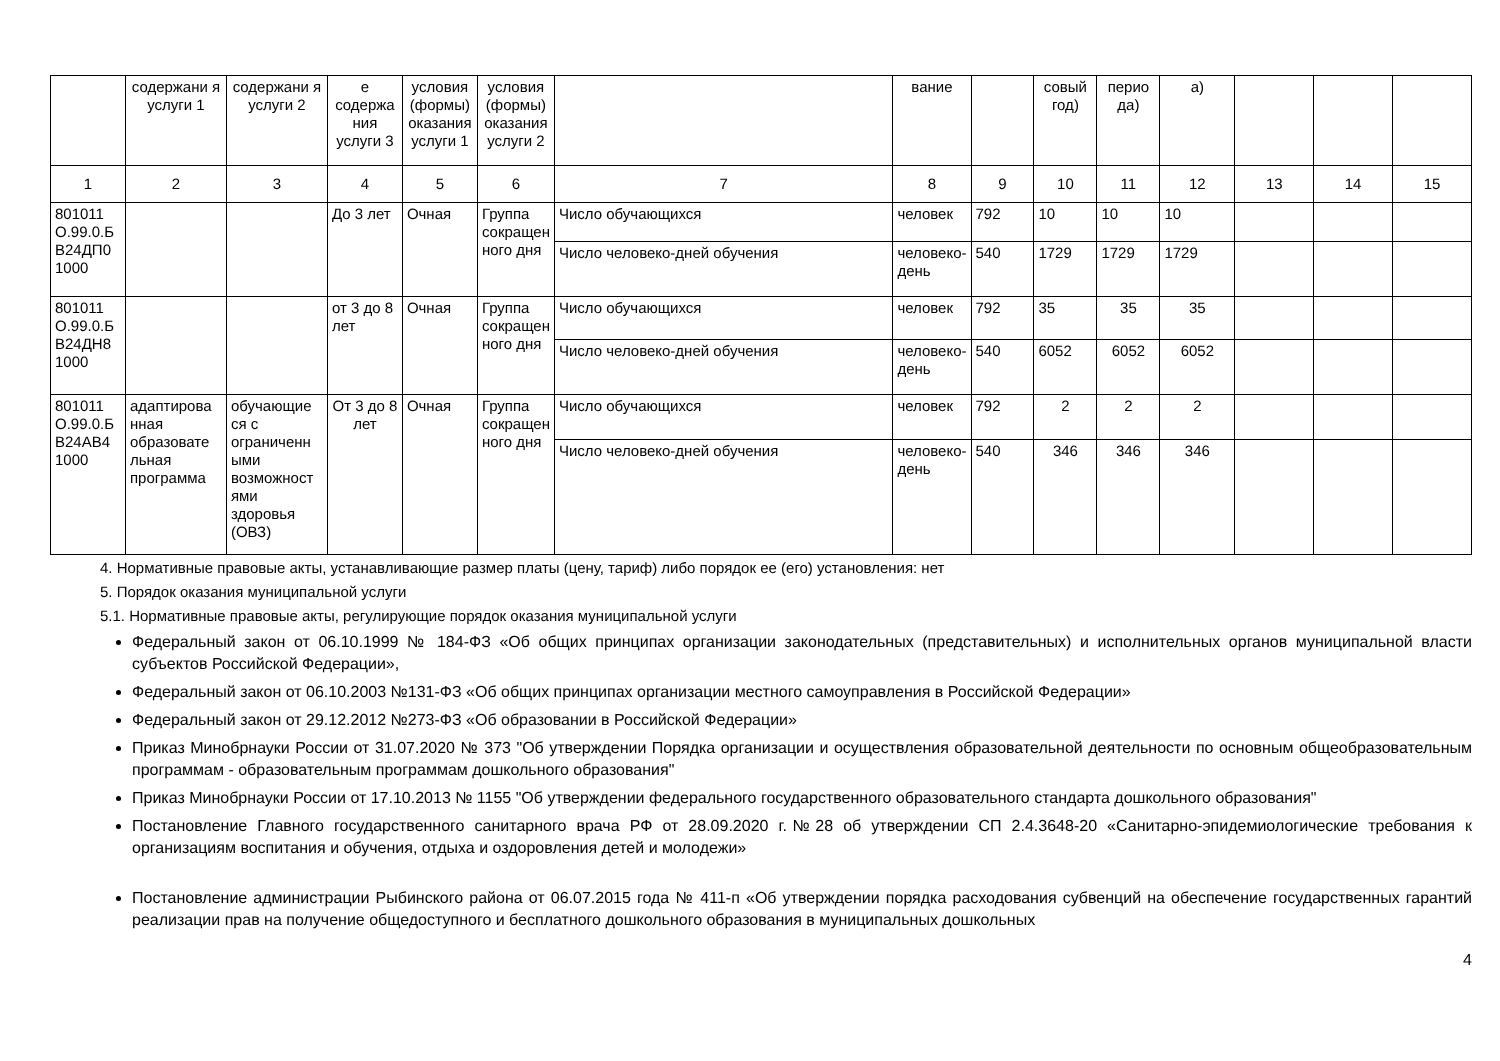| | содержани я услуги 1 | содержани я услуги 2 | е содержа ния услуги 3 | условия (формы) оказания услуги 1 | условия (формы) оказания услуги 2 | | вание | | совый год) | перио да) | а) | | | |
| 1 | 2 | 3 | 4 | 5 | 6 | 7 | 8 | 9 | 10 | 11 | 12 | 13 | 14 | 15 |
| 801011 О.99.0.Б В24ДП0 1000 | | | До 3 лет | Очная | Группа сокращен ного дня | Число обучающихся | человек | 792 | 10 | 10 | 10 | | | |
| | | | | | | Число человеко-дней обучения | человеко-день | 540 | 1729 | 1729 | 1729 | | | |
| 801011 О.99.0.Б В24ДН8 1000 | | | от 3 до 8 лет | Очная | Группа сокращен ного дня | Число обучающихся | человек | 792 | 35 | 35 | 35 | | | |
| | | | | | | Число человеко-дней обучения | человеко-день | 540 | 6052 | 6052 | 6052 | | | |
| 801011 О.99.0.Б В24АВ4 1000 | адаптирова нная образовате льная программа | обучающие ся с ограниченн ыми возможност ями здоровья (ОВЗ) | От 3 до 8 лет | Очная | Группа сокращен ного дня | Число обучающихся | человек | 792 | 2 | 2 | 2 | | | |
| | | | | | | Число человеко-дней обучения | человеко-день | 540 | 346 | 346 | 346 | | | |
4. Нормативные правовые акты, устанавливающие размер платы (цену, тариф) либо порядок ее (его) установления: нет
5. Порядок оказания муниципальной услуги
5.1. Нормативные правовые акты, регулирующие порядок оказания муниципальной услуги
Федеральный закон от 06.10.1999 № 184-ФЗ «Об общих принципах организации законодательных (представительных) и исполнительных органов муниципальной власти субъектов Российской Федерации»,
Федеральный закон от 06.10.2003 №131-ФЗ «Об общих принципах организации местного самоуправления в Российской Федерации»
Федеральный закон от 29.12.2012 №273-ФЗ «Об образовании в Российской Федерации»
Приказ Минобрнауки России от 31.07.2020 № 373 "Об утверждении Порядка организации и осуществления образовательной деятельности по основным общеобразовательным программам - образовательным программам дошкольного образования"
Приказ Минобрнауки России от 17.10.2013 № 1155 "Об утверждении федерального государственного образовательного стандарта дошкольного образования"
Постановление Главного государственного санитарного врача РФ от 28.09.2020 г.№28 об утверждении СП 2.4.3648-20 «Санитарно-эпидемиологические требования к организациям воспитания и обучения, отдыха и оздоровления детей и молодежи»
Постановление администрации Рыбинского района от 06.07.2015 года № 411-п «Об утверждении порядка расходования субвенций на обеспечение государственных гарантий реализации прав на получение общедоступного и бесплатного дошкольного образования в муниципальных дошкольных
4